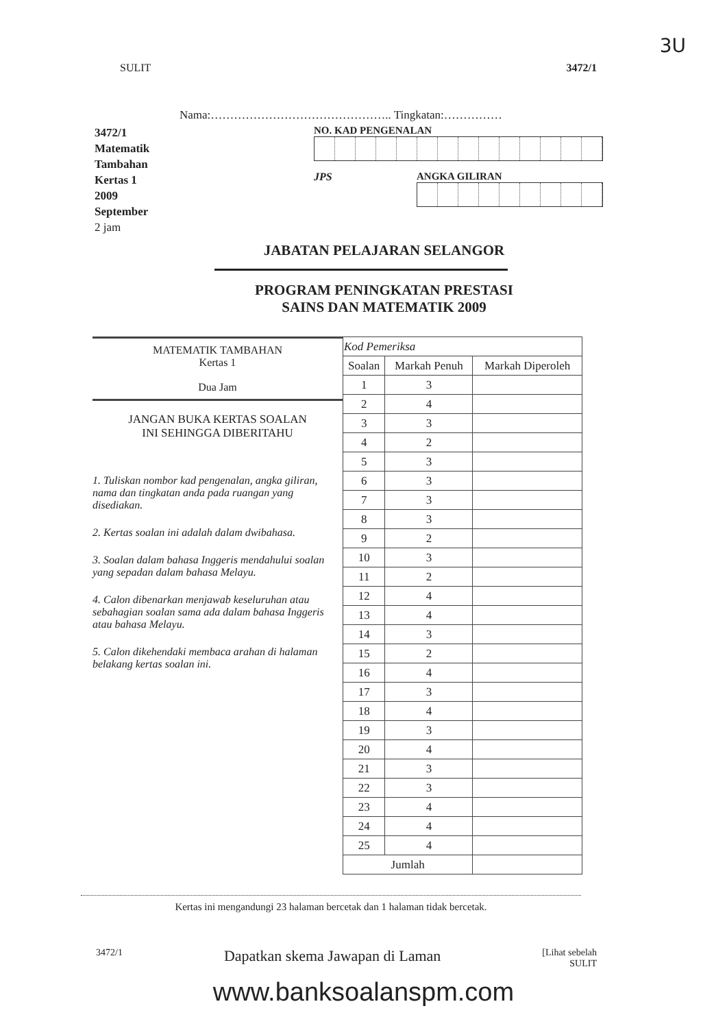3U
SULIT 3472/1
Nama:……………………………………….. Tingkatan:……………
3472/1
Matematik
Tambahan
Kertas 1
2009
September
2 jam
NO. KAD PENGENALAN
JPS ANGKA GILIRAN
JABATAN PELAJARAN SELANGOR
PROGRAM PENINGKATAN PRESTASI
SAINS DAN MATEMATIK 2009
MATEMATIK TAMBAHAN
Kertas 1
Dua Jam
JANGAN BUKA KERTAS SOALAN
INI SEHINGGA DIBERITAHU
1. Tuliskan nombor kad pengenalan, angka giliran, nama dan tingkatan anda pada ruangan yang disediakan.
2. Kertas soalan ini adalah dalam dwibahasa.
3. Soalan dalam bahasa Inggeris mendahului soalan yang sepadan dalam bahasa Melayu.
4. Calon dibenarkan menjawab keseluruhan atau sebahagian soalan sama ada dalam bahasa Inggeris atau bahasa Melayu.
5. Calon dikehendaki membaca arahan di halaman belakang kertas soalan ini.
| Kod Pemeriksa | | |
| --- | --- | --- |
| Soalan | Markah Penuh | Markah Diperoleh |
| 1 | 3 | |
| 2 | 4 | |
| 3 | 3 | |
| 4 | 2 | |
| 5 | 3 | |
| 6 | 3 | |
| 7 | 3 | |
| 8 | 3 | |
| 9 | 2 | |
| 10 | 3 | |
| 11 | 2 | |
| 12 | 4 | |
| 13 | 4 | |
| 14 | 3 | |
| 15 | 2 | |
| 16 | 4 | |
| 17 | 3 | |
| 18 | 4 | |
| 19 | 3 | |
| 20 | 4 | |
| 21 | 3 | |
| 22 | 3 | |
| 23 | 4 | |
| 24 | 4 | |
| 25 | 4 | |
| Jumlah | | |
Kertas ini mengandungi 23 halaman bercetak dan 1 halaman tidak bercetak.
3472/1 Dapatkan skema Jawapan di Laman [Lihat sebelah
SULIT
www.banksoalanspm.com